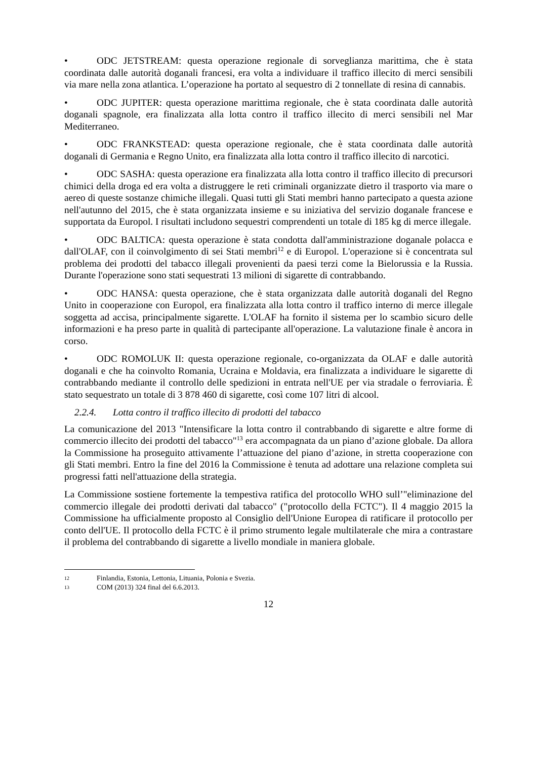• ODC JETSTREAM: questa operazione regionale di sorveglianza marittima, che è stata coordinata dalle autorità doganali francesi, era volta a individuare il traffico illecito di merci sensibili via mare nella zona atlantica. L’operazione ha portato al sequestro di 2 tonnellate di resina di cannabis.
• ODC JUPITER: questa operazione marittima regionale, che è stata coordinata dalle autorità doganali spagnole, era finalizzata alla lotta contro il traffico illecito di merci sensibili nel Mar Mediterraneo.
• ODC FRANKSTEAD: questa operazione regionale, che è stata coordinata dalle autorità doganali di Germania e Regno Unito, era finalizzata alla lotta contro il traffico illecito di narcotici.
• ODC SASHA: questa operazione era finalizzata alla lotta contro il traffico illecito di precursori chimici della droga ed era volta a distruggere le reti criminali organizzate dietro il trasporto via mare o aereo di queste sostanze chimiche illegali. Quasi tutti gli Stati membri hanno partecipato a questa azione nell'autunno del 2015, che è stata organizzata insieme e su iniziativa del servizio doganale francese e supportata da Europol. I risultati includono sequestri comprendenti un totale di 185 kg di merce illegale.
• ODC BALTICA: questa operazione è stata condotta dall'amministrazione doganale polacca e dall'OLAF, con il coinvolgimento di sei Stati membri<sup>12</sup> e di Europol. L'operazione si è concentrata sul problema dei prodotti del tabacco illegali provenienti da paesi terzi come la Bielorussia e la Russia. Durante l'operazione sono stati sequestrati 13 milioni di sigarette di contrabbando.
• ODC HANSA: questa operazione, che è stata organizzata dalle autorità doganali del Regno Unito in cooperazione con Europol, era finalizzata alla lotta contro il traffico interno di merce illegale soggetta ad accisa, principalmente sigarette. L'OLAF ha fornito il sistema per lo scambio sicuro delle informazioni e ha preso parte in qualità di partecipante all'operazione. La valutazione finale è ancora in corso.
• ODC ROMOLUK II: questa operazione regionale, co-organizzata da OLAF e dalle autorità doganali e che ha coinvolto Romania, Ucraina e Moldavia, era finalizzata a individuare le sigarette di contrabbando mediante il controllo delle spedizioni in entrata nell'UE per via stradale o ferroviaria. È stato sequestrato un totale di 3 878 460 di sigarette, così come 107 litri di alcool.
2.2.4. Lotta contro il traffico illecito di prodotti del tabacco
La comunicazione del 2013 "Intensificare la lotta contro il contrabbando di sigarette e altre forme di commercio illecito dei prodotti del tabacco"<sup>13</sup> era accompagnata da un piano d’azione globale. Da allora la Commissione ha proseguito attivamente l’attuazione del piano d’azione, in stretta cooperazione con gli Stati membri. Entro la fine del 2016 la Commissione è tenuta ad adottare una relazione completa sui progressi fatti nell'attuazione della strategia.
La Commissione sostiene fortemente la tempestiva ratifica del protocollo WHO sull’"eliminazione del commercio illegale dei prodotti derivati dal tabacco" ("protocollo della FCTC"). Il 4 maggio 2015 la Commissione ha ufficialmente proposto al Consiglio dell'Unione Europea di ratificare il protocollo per conto dell'UE. Il protocollo della FCTC è il primo strumento legale multilaterale che mira a contrastare il problema del contrabbando di sigarette a livello mondiale in maniera globale.
12 Finlandia, Estonia, Lettonia, Lituania, Polonia e Svezia.
13 COM (2013) 324 final del 6.6.2013.
12